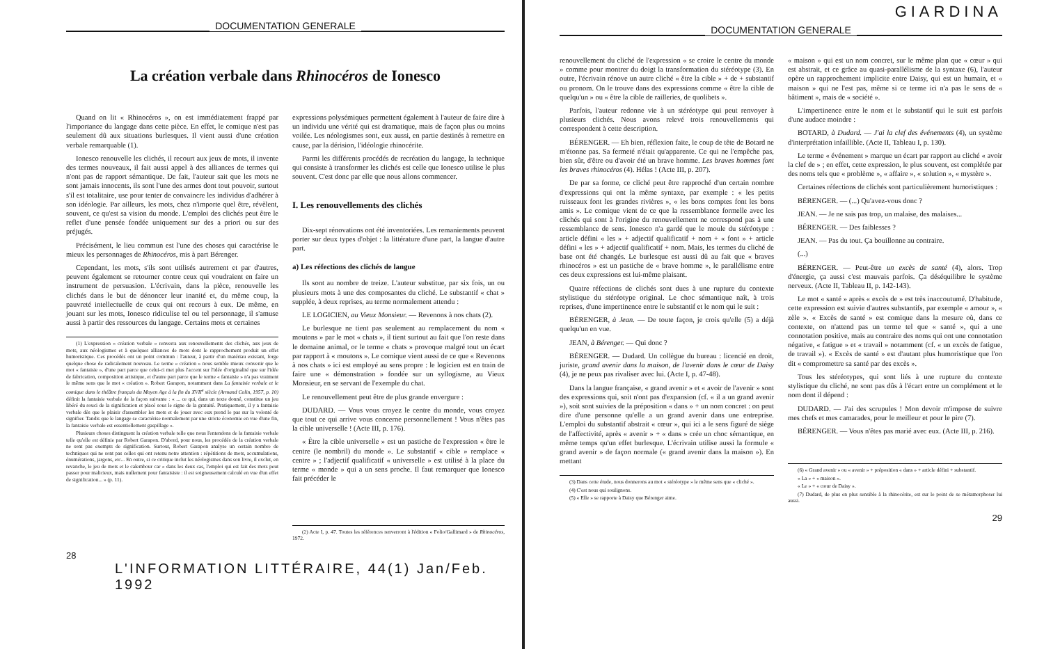DOCUMENTATION GENERALE
La création verbale dans Rhinocéros de Ionesco
Quand on lit « Rhinocéros », on est immédiatement frappé par l'importance du langage dans cette pièce. En effet, le comique n'est pas seulement dû aux situations burlesques. Il vient aussi d'une création verbale remarquable (1).
Ionesco renouvelle les clichés, il recourt aux jeux de mots, il invente des termes nouveaux, il fait aussi appel à des alliances de termes qui n'ont pas de rapport sémantique. De fait, l'auteur sait que les mots ne sont jamais innocents, ils sont l'une des armes dont tout pouvoir, surtout s'il est totalitaire, use pour tenter de convaincre les individus d'adhérer à son idéologie. Par ailleurs, les mots, chez n'importe quel être, révèlent, souvent, ce qu'est sa vision du monde. L'emploi des clichés peut être le reflet d'une pensée fondée uniquement sur des a priori ou sur des préjugés.
Précisément, le lieu commun est l'une des choses qui caractérise le mieux les personnages de Rhinocéros, mis à part Bérenger.
Cependant, les mots, s'ils sont utilisés autrement et par d'autres, peuvent également se retourner contre ceux qui voudraient en faire un instrument de persuasion. L'écrivain, dans la pièce, renouvelle les clichés dans le but de dénoncer leur inanité et, du même coup, la pauvreté intellectuelle de ceux qui ont recours à eux. De même, en jouant sur les mots, Ionesco ridiculise tel ou tel personnage, il s'amuse aussi à partir des ressources du langage. Certains mots et certaines
(1) L'expression « création verbale » renverra aux renouvellements des clichés, aux jeux de mots, aux néologismes et à quelques alliances de mots dont le rapprochement produit un effet humoristique. Ces procédés ont un point commun : l'auteur, à partir d'un matériau existant, forge quelque chose de radicalement nouveau. Le terme « création » nous semble mieux convenir que le mot « fantaisie », d'une part parce que celui-ci met plus l'accent sur l'idée d'originalité que sur l'idée de fabrication, composition artistique, et d'autre part parce que le terme « fantaisie » n'a pas vraiment le même sens que le mot « création ». Robert Garapon, notamment dans La fantaisie verbale et le comique dans le théâtre français du Moyen Age à la fin du XVII<sup>e</sup> siècle (Armand Colin, 1957, p. 10) définit la fantaisie verbale de la façon suivante : « ... ce qui, dans un texte donné, constitue un jeu libéré du souci de la signification et placé sous le signe de la gratuité. Pratiquement, il y a fantaisie verbale dès que le plaisir d'assembler les mots et de jouer avec eux prend le pas sur la volonté de signifier. Tandis que le langage se caractérise normalement par une stricte économie en vue d'une fin, la fantaisie verbale est essentiellement gaspillage ».
Plusieurs choses distinguent la création verbale telle que nous l'entendons de la fantaisie verbale telle qu'elle est définie par Robert Garapon. D'abord, pour nous, les procédés de la création verbale ne sont pas exempts de signification. Surtout, Robert Garapon analyse un certain nombre de techniques qui ne sont pas celles qui ont retenu notre attention : répétitions de mots, accumulations, énumérations, jargons, etc... En outre, si ce critique inclut les néologismes dans son livre, il exclut, en revanche, le jeu de mots et le calembour car « dans les deux cas, l'emploi qui est fait des mots peut passer pour malicieux, mais nullement pour fantaisiste : il est soigneusement calculé en vue d'un effet de signification... » (p. 11).
expressions polysémiques permettent également à l'auteur de faire dire à un individu une vérité qui est dramatique, mais de façon plus ou moins voilée. Les néologismes sont, eux aussi, en partie destinés à remettre en cause, par la dérision, l'idéologie rhinocérite.
Parmi les différents procédés de recréation du langage, la technique qui consiste à transformer les clichés est celle que Ionesco utilise le plus souvent. C'est donc par elle que nous allons commencer.
I. Les renouvellements des clichés
Dix-sept rénovations ont été inventoriées. Les remaniements peuvent porter sur deux types d'objet : la littérature d'une part, la langue d'autre part.
a) Les réfections des clichés de langue
Ils sont au nombre de treize. L'auteur substitue, par six fois, un ou plusieurs mots à une des composantes du cliché. Le substantif « chat » supplée, à deux reprises, au terme normalement attendu :
LE LOGICIEN, au Vieux Monsieur. — Revenons à nos chats (2).
Le burlesque ne tient pas seulement au remplacement du nom « moutons » par le mot « chats », il tient surtout au fait que l'on reste dans le domaine animal, or le terme « chats » provoque malgré tout un écart par rapport à « moutons ». Le comique vient aussi de ce que « Revenons à nos chats » ici est employé au sens propre : le logicien est en train de faire une « démonstration » fondée sur un syllogisme, au Vieux Monsieur, en se servant de l'exemple du chat.
Le renouvellement peut être de plus grande envergure :
DUDARD. — Vous vous croyez le centre du monde, vous croyez que tout ce qui arrive vous concerne personnellement ! Vous n'êtes pas la cible universelle ! (Acte III, p. 176).
« Être la cible universelle » est un pastiche de l'expression « être le centre (le nombril) du monde ». Le substantif « cible » remplace « centre » ; l'adjectif qualificatif « universelle » est utilisé à la place du terme « monde » qui a un sens proche. Il faut remarquer que Ionesco fait précéder le
(2) Acte I, p. 47. Toutes les références renverront à l'édition « Folio/Gallimard » de Rhinocéros, 1972.
28
L'INFORMATION LITTÉRAIRE, 44(1) Jan/Feb. 1992
GIARDINA
DOCUMENTATION GENERALE
renouvellement du cliché de l'expression « se croire le centre du monde » comme pour montrer du doigt la transformation du stéréotype (3). En outre, l'écrivain rénove un autre cliché « être la cible » + de + substantif ou pronom. On le trouve dans des expressions comme « être la cible de quelqu'un » ou « être la cible de railleries, de quolibets ».
Parfois, l'auteur redonne vie à un stéréotype qui peut renvoyer à plusieurs clichés. Nous avons relevé trois renouvellements qui correspondent à cette description.
BÉRENGER. — Eh bien, réflexion faite, le coup de tête de Botard ne m'étonne pas. Sa fermeté n'était qu'apparente. Ce qui ne l'empêche pas, bien sûr, d'être ou d'avoir été un brave homme. Les braves hommes font les braves rhinocéros (4). Hélas ! (Acte III, p. 207).
De par sa forme, ce cliché peut être rapproché d'un certain nombre d'expressions qui ont la même syntaxe, par exemple : « les petits ruisseaux font les grandes rivières », « les bons comptes font les bons amis ». Le comique vient de ce que la ressemblance formelle avec les clichés qui sont à l'origine du renouvellement ne correspond pas à une ressemblance de sens. Ionesco n'a gardé que le moule du stéréotype : article défini « les » + adjectif qualificatif + nom + « font » + article défini « les » + adjectif qualificatif + nom. Mais, les termes du cliché de base ont été changés. Le burlesque est aussi dû au fait que « braves rhinocéros » est un pastiche de « brave homme », le parallélisme entre ces deux expressions est lui-même plaisant.
Quatre réfections de clichés sont dues à une rupture du contexte stylistique du stéréotype original. Le choc sémantique naît, à trois reprises, d'une impertinence entre le substantif et le nom qui le suit :
BÉRENGER, à Jean. — De toute façon, je crois qu'elle (5) a déjà quelqu'un en vue.
JEAN, à Bérenger. — Qui donc ?
BÉRENGER. — Dudard. Un collègue du bureau : licencié en droit, juriste, grand avenir dans la maison, de l'avenir dans le cœur de Daisy (4), je ne peux pas rivaliser avec lui. (Acte I, p. 47-48).
Dans la langue française, « grand avenir » et « avoir de l'avenir » sont des expressions qui, soit n'ont pas d'expansion (cf. « il a un grand avenir »), soit sont suivies de la préposition « dans » + un nom concret : on peut dire d'une personne qu'elle a un grand avenir dans une entreprise. L'emploi du substantif abstrait « cœur », qui ici a le sens figuré de siège de l'affectivité, après « avenir » + « dans » crée un choc sémantique, en même temps qu'un effet burlesque. L'écrivain utilise aussi la formule « grand avenir » de façon normale (« grand avenir dans la maison »). En mettant
(3) Dans cette étude, nous donnerons au mot « stéréotype » le même sens que « cliché ».
(4) C'est nous qui soulignons.
(5) « Elle » se rapporte à Daisy que Bérenger aime.
« maison » qui est un nom concret, sur le même plan que « cœur » qui est abstrait, et ce grâce au quasi-parallélisme de la syntaxe (6), l'auteur opère un rapprochement implicite entre Daisy, qui est un humain, et « maison » qui ne l'est pas, même si ce terme ici n'a pas le sens de « bâtiment », mais de « société ».
L'impertinence entre le nom et le substantif qui le suit est parfois d'une audace moindre :
BOTARD, à Dudard. — J'ai la clef des événements (4), un système d'interprétation infaillible. (Acte II, Tableau I, p. 130).
Le terme « événement » marque un écart par rapport au cliché « avoir la clef de » ; en effet, cette expression, le plus souvent, est complétée par des noms tels que « problème », « affaire », « solution », « mystère ».
Certaines réfections de clichés sont particulièrement humoristiques :
BÉRENGER. — (...) Qu'avez-vous donc ?
JEAN. — Je ne sais pas trop, un malaise, des malaises...
BÉRENGER. — Des faiblesses ?
JEAN. — Pas du tout. Ça bouillonne au contraire.
(...)
BÉRENGER. — Peut-être un excès de santé (4), alors. Trop d'énergie, ça aussi c'est mauvais parfois. Ça déséquilibre le système nerveux. (Acte II, Tableau II, p. 142-143).
Le mot « santé » après « excès de » est très inaccoutumé. D'habitude, cette expression est suivie d'autres substantifs, par exemple « amour », « zèle ». « Excès de santé » est comique dans la mesure où, dans ce contexte, on n'attend pas un terme tel que « santé », qui a une connotation positive, mais au contraire des noms qui ont une connotation négative, « fatigue » et « travail » notamment (cf. « un excès de fatigue, de travail »). « Excès de santé » est d'autant plus humoristique que l'on dit « compromettre sa santé par des excès ».
Tous les stéréotypes, qui sont liés à une rupture du contexte stylistique du cliché, ne sont pas dûs à l'écart entre un complément et le nom dont il dépend :
DUDARD. — J'ai des scrupules ! Mon devoir m'impose de suivre mes chefs et mes camarades, pour le meilleur et pour le pire (7).
BÉRENGER. — Vous n'êtes pas marié avec eux. (Acte III, p. 216).
(6) « Grand avenir » ou « avenir » + préposition « dans » + article défini + substantif.
« La » + « maison ».
« Le » + « cœur de Daisy ».
(7) Dudard, de plus en plus sensible à la rhinocérite, est sur le point de se métamorphoser lui aussi.
29